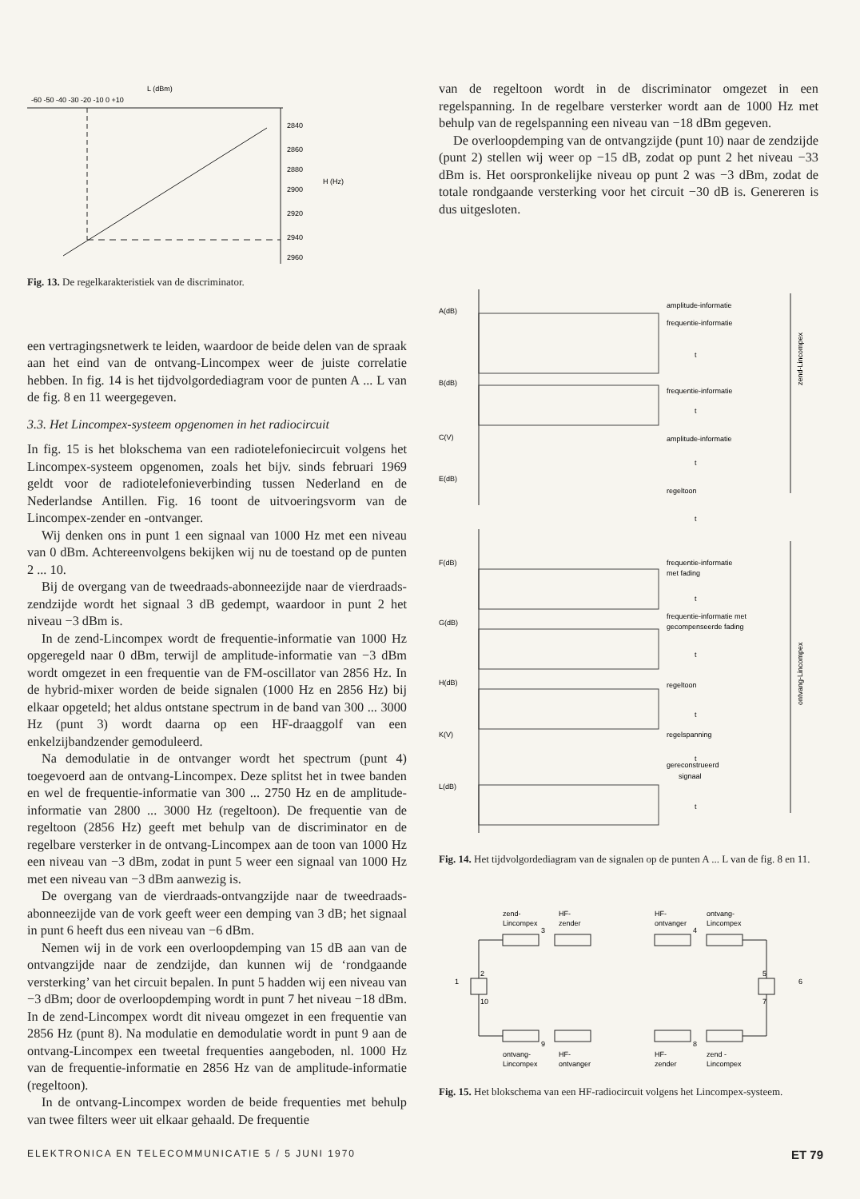L (dBm)
-60 -50 -40 -30 -20 -10 0 +10
2840
2860
2880
2900
2920
2940
2960
H (Hz)
Fig. 13. De regelkarakteristiek van de discriminator.
een vertragingsnetwerk te leiden, waardoor de beide delen van de spraak aan het eind van de ontvang-Lincompex weer de juiste correlatie hebben. In fig. 14 is het tijdvolgordediagram voor de punten A ... L van de fig. 8 en 11 weergegeven.
3.3. Het Lincompex-systeem opgenomen in het radiocircuit
In fig. 15 is het blokschema van een radiotelefoniecircuit volgens het Lincompex-systeem opgenomen, zoals het bijv. sinds februari 1969 geldt voor de radiotelefonieverbinding tussen Nederland en de Nederlandse Antillen. Fig. 16 toont de uitvoeringsvorm van de Lincompex-zender en -ontvanger.
Wij denken ons in punt 1 een signaal van 1000 Hz met een niveau van 0 dBm. Achtereenvolgens bekijken wij nu de toestand op de punten 2 ... 10.
Bij de overgang van de tweedraads-abonneezijde naar de vierdraads-zendzijde wordt het signaal 3 dB gedempt, waardoor in punt 2 het niveau −3 dBm is.
In de zend-Lincompex wordt de frequentie-informatie van 1000 Hz opgeregeld naar 0 dBm, terwijl de amplitude-informatie van −3 dBm wordt omgezet in een frequentie van de FM-oscillator van 2856 Hz. In de hybrid-mixer worden de beide signalen (1000 Hz en 2856 Hz) bij elkaar opgeteld; het aldus ontstane spectrum in de band van 300 ... 3000 Hz (punt 3) wordt daarna op een HF-draaggolf van een enkelzijbandzender gemoduleerd.
Na demodulatie in de ontvanger wordt het spectrum (punt 4) toegevoerd aan de ontvang-Lincompex. Deze splitst het in twee banden en wel de frequentie-informatie van 300 ... 2750 Hz en de amplitude-informatie van 2800 ... 3000 Hz (regeltoon). De frequentie van de regeltoon (2856 Hz) geeft met behulp van de discriminator en de regelbare versterker in de ontvang-Lincompex aan de toon van 1000 Hz een niveau van −3 dBm, zodat in punt 5 weer een signaal van 1000 Hz met een niveau van −3 dBm aanwezig is.
De overgang van de vierdraads-ontvangzijde naar de tweedraads-abonneezijde van de vork geeft weer een demping van 3 dB; het signaal in punt 6 heeft dus een niveau van −6 dBm.
Nemen wij in de vork een overloopdemping van 15 dB aan van de ontvangzijde naar de zendzijde, dan kunnen wij de ‘rondgaande versterking’ van het circuit bepalen. In punt 5 hadden wij een niveau van −3 dBm; door de overloopdemping wordt in punt 7 het niveau −18 dBm. In de zend-Lincompex wordt dit niveau omgezet in een frequentie van 2856 Hz (punt 8). Na modulatie en demodulatie wordt in punt 9 aan de ontvang-Lincompex een tweetal frequenties aangeboden, nl. 1000 Hz van de frequentie-informatie en 2856 Hz van de amplitude-informatie (regeltoon).
In de ontvang-Lincompex worden de beide frequenties met behulp van twee filters weer uit elkaar gehaald. De frequentie
van de regeltoon wordt in de discriminator omgezet in een regelspanning. In de regelbare versterker wordt aan de 1000 Hz met behulp van de regelspanning een niveau van −18 dBm gegeven.
De overloopdemping van de ontvangzijde (punt 10) naar de zendzijde (punt 2) stellen wij weer op −15 dB, zodat op punt 2 het niveau −33 dBm is. Het oorspronkelijke niveau op punt 2 was −3 dBm, zodat de totale rondgaande versterking voor het circuit −30 dB is. Genereren is dus uitgesloten.
A(dB)
B(dB)
C(V)
E(dB)
F(dB)
G(dB)
H(dB)
K(V)
L(dB)
amplitude-informatie
frequentie-informatie
frequentie-informatie
amplitude-informatie
regeltoon
frequentie-informatie
met fading
frequentie-informatie met
gecompenseerde fading
regeltoon
regelspanning
gereconstrueerd
signaal
t
t
t
t
t
t
t
t
t
zend-Lincompex
ontvang-Lincompex
Fig. 14. Het tijdvolgordediagram van de signalen op de punten A ... L van de fig. 8 en 11.
zend-
Lincompex
HF-
zender
HF-
ontvanger
ontvang-
Lincompex
ontvang-
Lincompex
HF-
ontvanger
HF-
zender
zend -
Lincompex
1
2
3
4
5
6
7
8
9
10
Fig. 15. Het blokschema van een HF-radiocircuit volgens het Lincompex-systeem.
ELEKTRONICA EN TELECOMMUNICATIE 5 / 5 JUNI 1970 ET 79